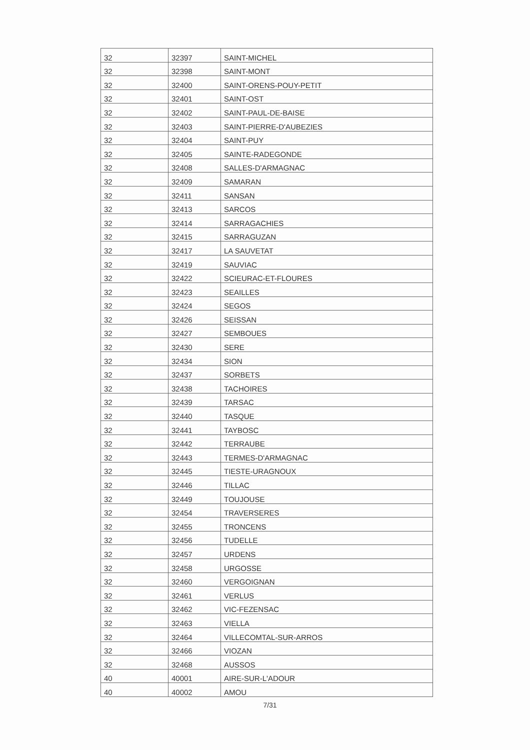| 32 | 32397 | SAINT-MICHEL |
| 32 | 32398 | SAINT-MONT |
| 32 | 32400 | SAINT-ORENS-POUY-PETIT |
| 32 | 32401 | SAINT-OST |
| 32 | 32402 | SAINT-PAUL-DE-BAISE |
| 32 | 32403 | SAINT-PIERRE-D'AUBEZIES |
| 32 | 32404 | SAINT-PUY |
| 32 | 32405 | SAINTE-RADEGONDE |
| 32 | 32408 | SALLES-D'ARMAGNAC |
| 32 | 32409 | SAMARAN |
| 32 | 32411 | SANSAN |
| 32 | 32413 | SARCOS |
| 32 | 32414 | SARRAGACHIES |
| 32 | 32415 | SARRAGUZAN |
| 32 | 32417 | LA SAUVETAT |
| 32 | 32419 | SAUVIAC |
| 32 | 32422 | SCIEURAC-ET-FLOURES |
| 32 | 32423 | SEAILLES |
| 32 | 32424 | SEGOS |
| 32 | 32426 | SEISSAN |
| 32 | 32427 | SEMBOUES |
| 32 | 32430 | SERE |
| 32 | 32434 | SION |
| 32 | 32437 | SORBETS |
| 32 | 32438 | TACHOIRES |
| 32 | 32439 | TARSAC |
| 32 | 32440 | TASQUE |
| 32 | 32441 | TAYBOSC |
| 32 | 32442 | TERRAUBE |
| 32 | 32443 | TERMES-D'ARMAGNAC |
| 32 | 32445 | TIESTE-URAGNOUX |
| 32 | 32446 | TILLAC |
| 32 | 32449 | TOUJOUSE |
| 32 | 32454 | TRAVERSERES |
| 32 | 32455 | TRONCENS |
| 32 | 32456 | TUDELLE |
| 32 | 32457 | URDENS |
| 32 | 32458 | URGOSSE |
| 32 | 32460 | VERGOIGNAN |
| 32 | 32461 | VERLUS |
| 32 | 32462 | VIC-FEZENSAC |
| 32 | 32463 | VIELLA |
| 32 | 32464 | VILLECOMTAL-SUR-ARROS |
| 32 | 32466 | VIOZAN |
| 32 | 32468 | AUSSOS |
| 40 | 40001 | AIRE-SUR-L'ADOUR |
| 40 | 40002 | AMOU |
7/31